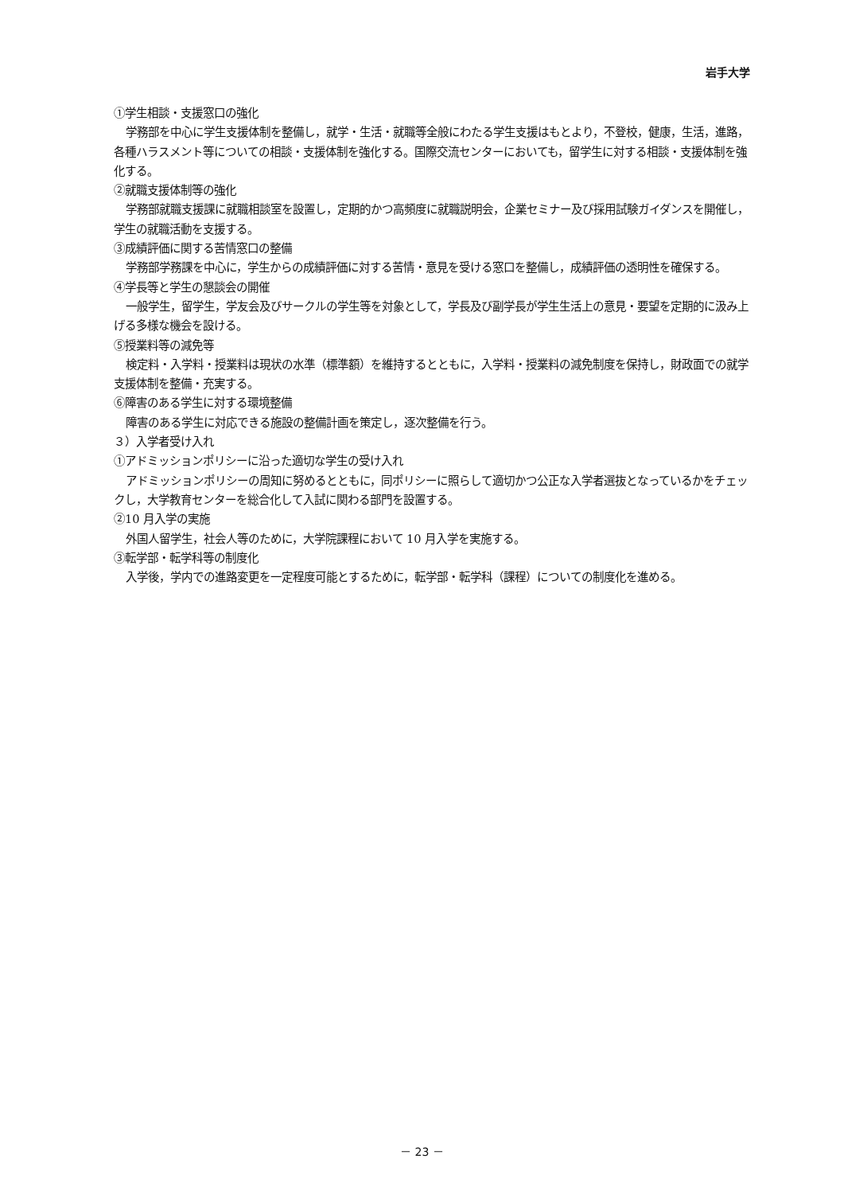岩手大学
①学生相談・支援窓口の強化
学務部を中心に学生支援体制を整備し，就学・生活・就職等全般にわたる学生支援はもとより，不登校，健康，生活，進路，各種ハラスメント等についての相談・支援体制を強化する。国際交流センターにおいても，留学生に対する相談・支援体制を強化する。
②就職支援体制等の強化
学務部就職支援課に就職相談室を設置し，定期的かつ高頻度に就職説明会，企業セミナー及び採用試験ガイダンスを開催し，学生の就職活動を支援する。
③成績評価に関する苦情窓口の整備
学務部学務課を中心に，学生からの成績評価に対する苦情・意見を受ける窓口を整備し，成績評価の透明性を確保する。
④学長等と学生の懇談会の開催
一般学生，留学生，学友会及びサークルの学生等を対象として，学長及び副学長が学生生活上の意見・要望を定期的に汲み上げる多様な機会を設ける。
⑤授業料等の減免等
検定料・入学料・授業料は現状の水準（標準額）を維持するとともに，入学料・授業料の減免制度を保持し，財政面での就学支援体制を整備・充実する。
⑥障害のある学生に対する環境整備
障害のある学生に対応できる施設の整備計画を策定し，逐次整備を行う。
３）入学者受け入れ
①アドミッションポリシーに沿った適切な学生の受け入れ
アドミッションポリシーの周知に努めるとともに，同ポリシーに照らして適切かつ公正な入学者選抜となっているかをチェックし，大学教育センターを総合化して入試に関わる部門を設置する。
②10 月入学の実施
外国人留学生，社会人等のために，大学院課程において 10 月入学を実施する。
③転学部・転学科等の制度化
入学後，学内での進路変更を一定程度可能とするために，転学部・転学科（課程）についての制度化を進める。
－ 23 －